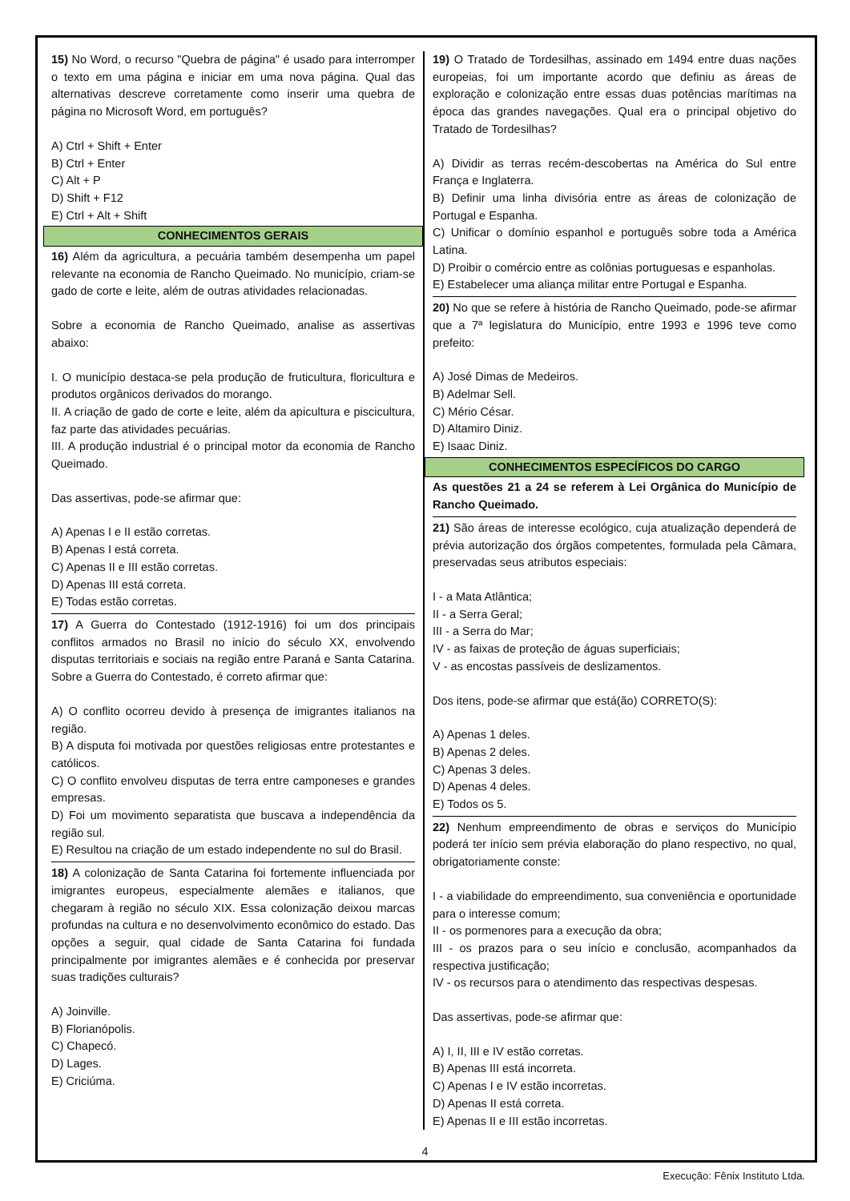15) No Word, o recurso "Quebra de página" é usado para interromper o texto em uma página e iniciar em uma nova página. Qual das alternativas descreve corretamente como inserir uma quebra de página no Microsoft Word, em português?
A) Ctrl + Shift + Enter
B) Ctrl + Enter
C) Alt + P
D) Shift + F12
E) Ctrl + Alt + Shift
CONHECIMENTOS GERAIS
16) Além da agricultura, a pecuária também desempenha um papel relevante na economia de Rancho Queimado. No município, criam-se gado de corte e leite, além de outras atividades relacionadas.
Sobre a economia de Rancho Queimado, analise as assertivas abaixo:
I. O município destaca-se pela produção de fruticultura, floricultura e produtos orgânicos derivados do morango.
II. A criação de gado de corte e leite, além da apicultura e piscicultura, faz parte das atividades pecuárias.
III. A produção industrial é o principal motor da economia de Rancho Queimado.
Das assertivas, pode-se afirmar que:
A) Apenas I e II estão corretas.
B) Apenas I está correta.
C) Apenas II e III estão corretas.
D) Apenas III está correta.
E) Todas estão corretas.
17) A Guerra do Contestado (1912-1916) foi um dos principais conflitos armados no Brasil no início do século XX, envolvendo disputas territoriais e sociais na região entre Paraná e Santa Catarina. Sobre a Guerra do Contestado, é correto afirmar que:
A) O conflito ocorreu devido à presença de imigrantes italianos na região.
B) A disputa foi motivada por questões religiosas entre protestantes e católicos.
C) O conflito envolveu disputas de terra entre camponeses e grandes empresas.
D) Foi um movimento separatista que buscava a independência da região sul.
E) Resultou na criação de um estado independente no sul do Brasil.
18) A colonização de Santa Catarina foi fortemente influenciada por imigrantes europeus, especialmente alemães e italianos, que chegaram à região no século XIX. Essa colonização deixou marcas profundas na cultura e no desenvolvimento econômico do estado. Das opções a seguir, qual cidade de Santa Catarina foi fundada principalmente por imigrantes alemães e é conhecida por preservar suas tradições culturais?
A) Joinville.
B) Florianópolis.
C) Chapecó.
D) Lages.
E) Criciúma.
19) O Tratado de Tordesilhas, assinado em 1494 entre duas nações europeias, foi um importante acordo que definiu as áreas de exploração e colonização entre essas duas potências marítimas na época das grandes navegações. Qual era o principal objetivo do Tratado de Tordesilhas?
A) Dividir as terras recém-descobertas na América do Sul entre França e Inglaterra.
B) Definir uma linha divisória entre as áreas de colonização de Portugal e Espanha.
C) Unificar o domínio espanhol e português sobre toda a América Latina.
D) Proibir o comércio entre as colônias portuguesas e espanholas.
E) Estabelecer uma aliança militar entre Portugal e Espanha.
20) No que se refere à história de Rancho Queimado, pode-se afirmar que a 7ª legislatura do Município, entre 1993 e 1996 teve como prefeito:
A) José Dimas de Medeiros.
B) Adelmar Sell.
C) Mério César.
D) Altamiro Diniz.
E) Isaac Diniz.
CONHECIMENTOS ESPECÍFICOS DO CARGO
As questões 21 a 24 se referem à Lei Orgânica do Município de Rancho Queimado.
21) São áreas de interesse ecológico, cuja atualização dependerá de prévia autorização dos órgãos competentes, formulada pela Câmara, preservadas seus atributos especiais:
I - a Mata Atlântica;
II - a Serra Geral;
III - a Serra do Mar;
IV - as faixas de proteção de águas superficiais;
V - as encostas passíveis de deslizamentos.
Dos itens, pode-se afirmar que está(ão) CORRETO(S):
A) Apenas 1 deles.
B) Apenas 2 deles.
C) Apenas 3 deles.
D) Apenas 4 deles.
E) Todos os 5.
22) Nenhum empreendimento de obras e serviços do Município poderá ter início sem prévia elaboração do plano respectivo, no qual, obrigatoriamente conste:
I - a viabilidade do empreendimento, sua conveniência e oportunidade para o interesse comum;
II - os pormenores para a execução da obra;
III - os prazos para o seu início e conclusão, acompanhados da respectiva justificação;
IV - os recursos para o atendimento das respectivas despesas.
Das assertivas, pode-se afirmar que:
A) I, II, III e IV estão corretas.
B) Apenas III está incorreta.
C) Apenas I e IV estão incorretas.
D) Apenas II está correta.
E) Apenas II e III estão incorretas.
4
Execução: Fênix Instituto Ltda.